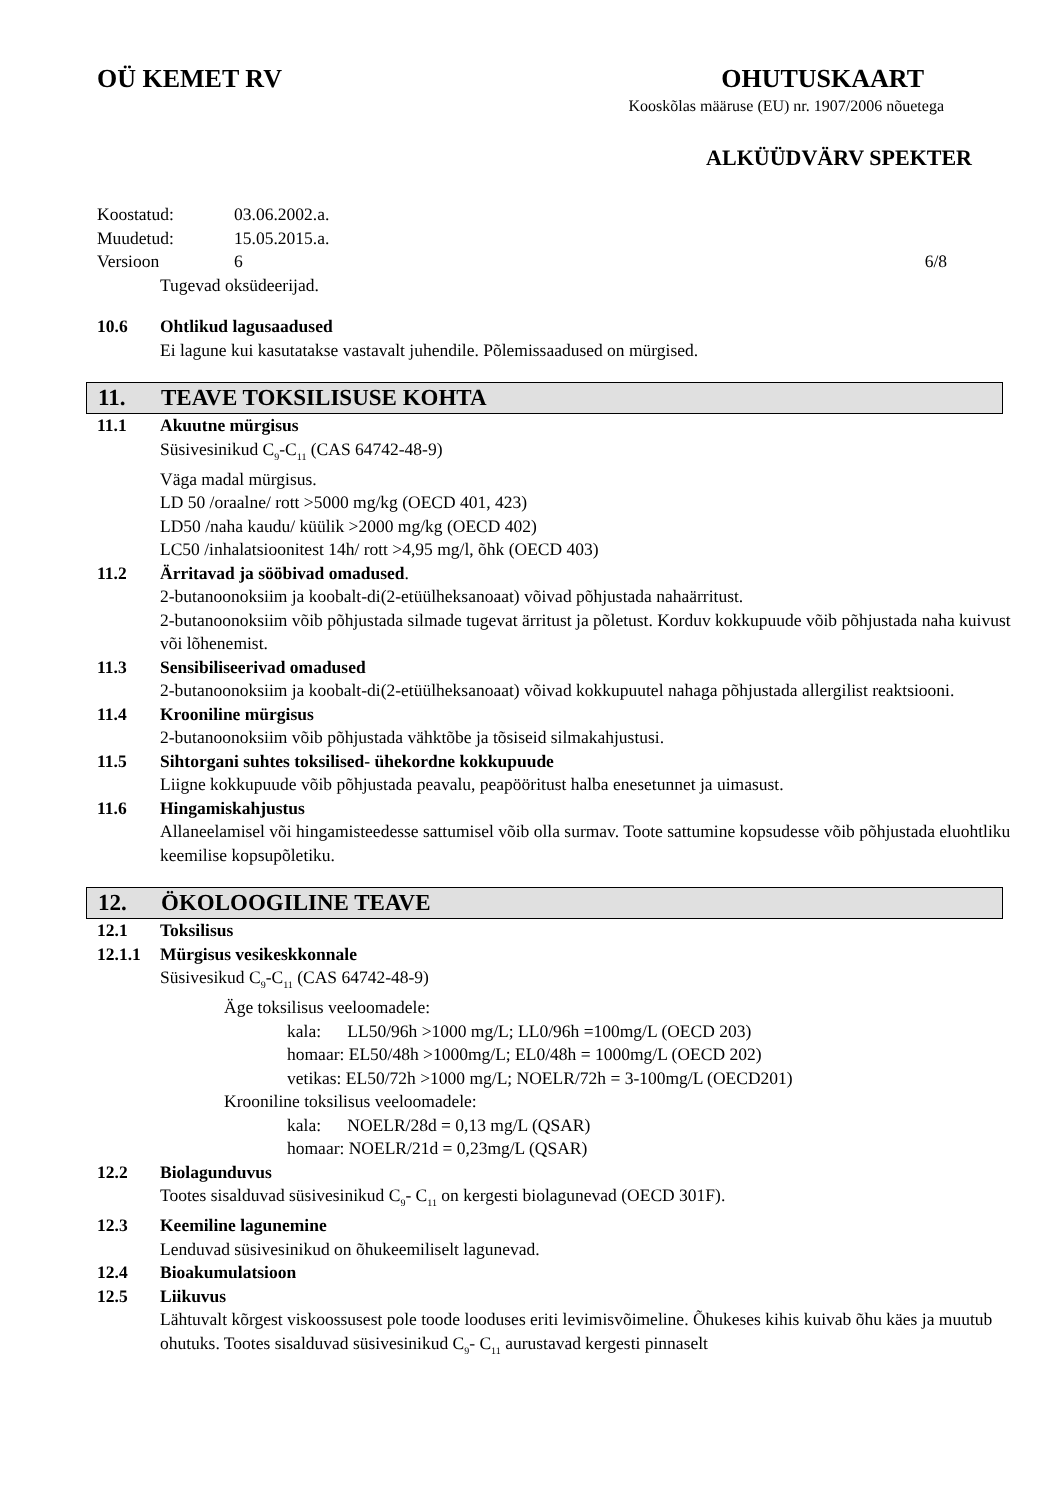OÜ KEMET RV OHUTUSKAART
Kooskõlas määruse (EU) nr. 1907/2006 nõuetega
ALKÜÜDVÄRV SPEKTER
Koostatud: 03.06.2002.a.
Muudetud: 15.05.2015.a.
Versioon 6 6/8
Tugevad oksüdeerijad.
10.6 Ohtlikud lagusaadused
Ei lagune kui kasutatakse vastavalt juhendile. Põlemissaadused on mürgised.
11. TEAVE TOKSILISUSE KOHTA
11.1 Akuutne mürgisus
Süsivesinikud C<sub>9</sub>-C<sub>11</sub> (CAS 64742-48-9)
Väga madal mürgisus.
LD 50 /oraalne/ rott >5000 mg/kg (OECD 401, 423)
LD50 /naha kaudu/ küülik >2000 mg/kg (OECD 402)
LC50 /inhalatsioonitest 14h/ rott >4,95 mg/l, õhk (OECD 403)
11.2 Ärritavad ja sööbivad omadused.
2-butanoonoksiim ja koobalt-di(2-etüülheksanoaat) võivad põhjustada nahaärritust.
2-butanoonoksiim võib põhjustada silmade tugevat ärritust ja põletust. Korduv kokkupuude võib põhjustada naha kuivust või lõhenemist.
11.3 Sensibiliseerivad omadused
2-butanoonoksiim ja koobalt-di(2-etüülheksanoaat) võivad kokkupuutel nahaga põhjustada allergilist reaktsiooni.
11.4 Krooniline mürgisus
2-butanoonoksiim võib põhjustada vähktõbe ja tõsiseid silmakahjustusi.
11.5 Sihtorgani suhtes toksilised- ühekordne kokkupuude
Liigne kokkupuude võib põhjustada peavalu, peapööritust halba enesetunnet ja uimasust.
11.6 Hingamiskahjustus
Allaneelamisel või hingamisteedesse sattumisel võib olla surmav. Toote sattumine kopsudesse võib põhjustada eluohtliku keemilise kopsupõletiku.
12. ÖKOLOOGILINE TEAVE
12.1 Toksilisus
12.1.1 Mürgisus vesikeskkonnale
Süsivesikud C<sub>9</sub>-C<sub>11</sub> (CAS 64742-48-9)
Äge toksilisus veeloomadele:
kala: LL50/96h >1000 mg/L; LL0/96h =100mg/L (OECD 203)
homaar: EL50/48h >1000mg/L; EL0/48h = 1000mg/L (OECD 202)
vetikas: EL50/72h >1000 mg/L; NOELR/72h = 3-100mg/L (OECD201)
Krooniline toksilisus veeloomadele:
kala: NOELR/28d = 0,13 mg/L (QSAR)
homaar: NOELR/21d = 0,23mg/L (QSAR)
12.2 Biolagunduvus
Tootes sisalduvad süsivesinikud C<sub>9</sub>- C<sub>11</sub> on kergesti biolagunevad (OECD 301F).
12.3 Keemiline lagunemine
Lenduvad süsivesinikud on õhukeemiliselt lagunevad.
12.4 Bioakumulatsioon
12.5 Liikuvus
Lähtuvalt kõrgest viskoossusest pole toode looduses eriti levimisvõimeline. Õhukeses kihis kuivab õhu käes ja muutub ohutuks. Tootes sisalduvad süsivesinikud C<sub>9</sub>- C<sub>11</sub> aurustavad kergesti pinnaselt